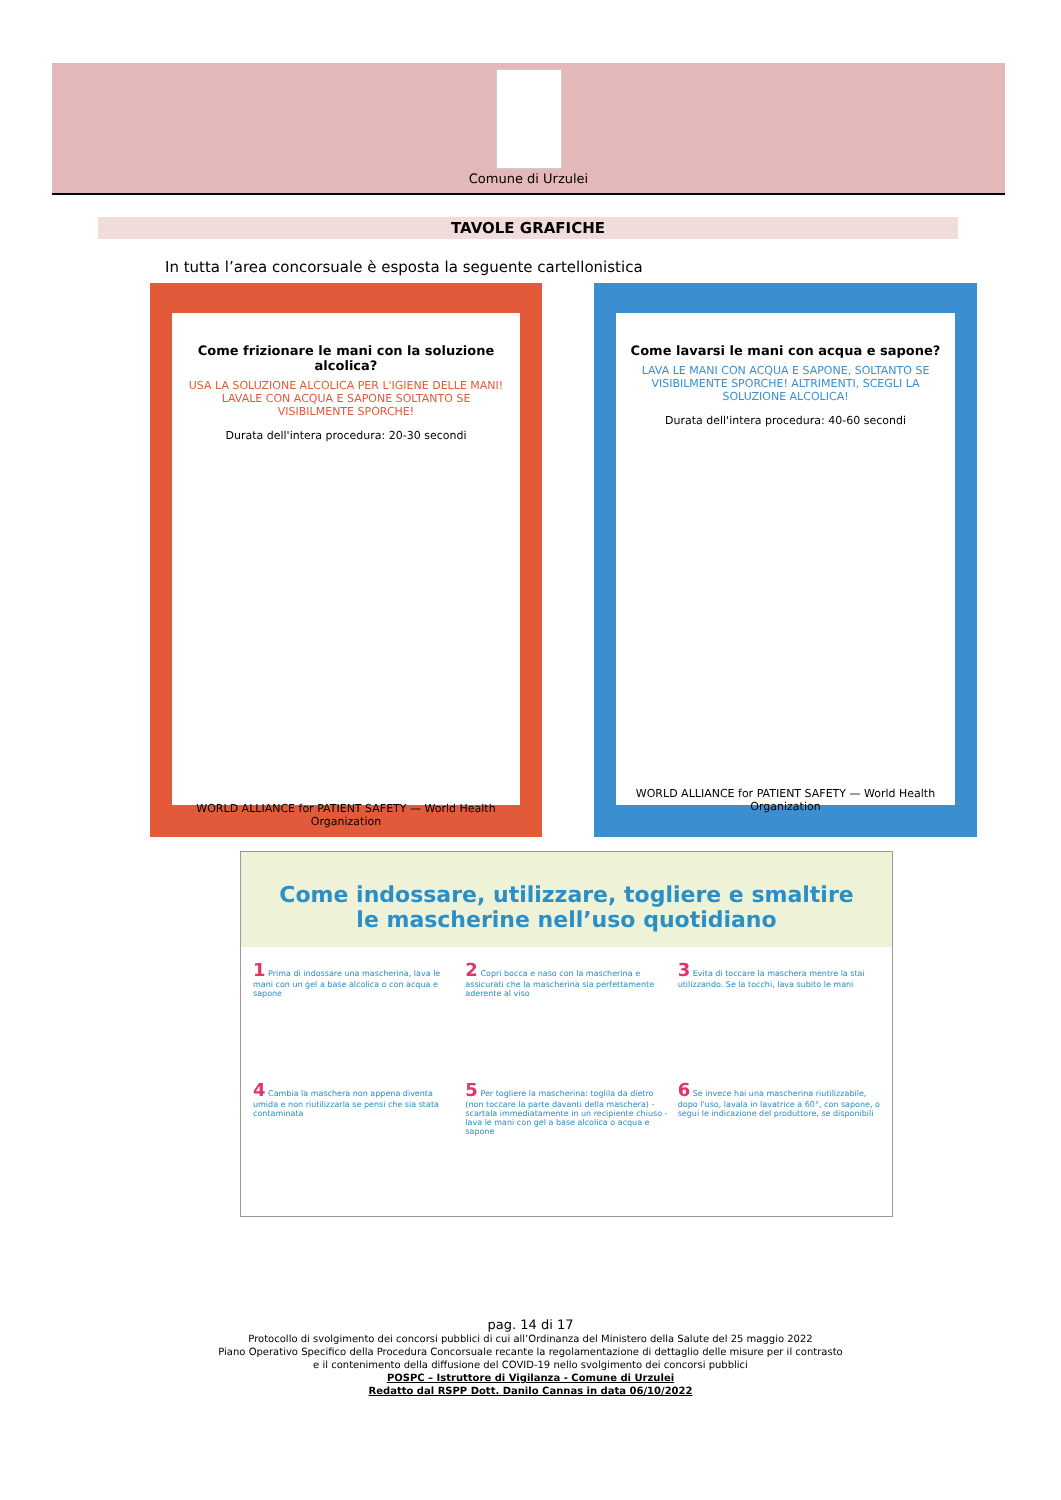Comune di Urzulei
TAVOLE GRAFICHE
In tutta l’area concorsuale è esposta la seguente cartellonistica
Come frizionare le mani con la soluzione alcolica?
USA LA SOLUZIONE ALCOLICA PER L'IGIENE DELLE MANI! LAVALE CON ACQUA E SAPONE SOLTANTO SE VISIBILMENTE SPORCHE!
Durata dell'intera procedura: 20-30 secondi
WORLD ALLIANCE for PATIENT SAFETY — World Health Organization
Come lavarsi le mani con acqua e sapone?
LAVA LE MANI CON ACQUA E SAPONE, SOLTANTO SE VISIBILMENTE SPORCHE! ALTRIMENTI, SCEGLI LA SOLUZIONE ALCOLICA!
Durata dell'intera procedura: 40-60 secondi
WORLD ALLIANCE for PATIENT SAFETY — World Health Organization
Come indossare, utilizzare, togliere e smaltire
le mascherine nell’uso quotidiano
1 Prima di indossare una mascherina, lava le mani con un gel a base alcolica o con acqua e sapone
2 Copri bocca e naso con la mascherina e assicurati che la mascherina sia perfettamente aderente al viso
3 Evita di toccare la maschera mentre la stai utilizzando. Se la tocchi, lava subito le mani
4 Cambia la maschera non appena diventa umida e non riutilizzarla se pensi che sia stata contaminata
5 Per togliere la mascherina: toglila da dietro (non toccare la parte davanti della maschera) - scartala immediatamente in un recipiente chiuso - lava le mani con gel a base alcolica o acqua e sapone
6 Se invece hai una mascherina riutilizzabile, dopo l'uso, lavala in lavatrice a 60°, con sapone, o segui le indicazione del produttore, se disponibili
pag. 14 di 17
Protocollo di svolgimento dei concorsi pubblici di cui all’Ordinanza del Ministero della Salute del 25 maggio 2022
Piano Operativo Specifico della Procedura Concorsuale recante la regolamentazione di dettaglio delle misure per il contrasto
e il contenimento della diffusione del COVID-19 nello svolgimento dei concorsi pubblici
POSPC – Istruttore di Vigilanza - Comune di Urzulei
Redatto dal RSPP Dott. Danilo Cannas in data 06/10/2022